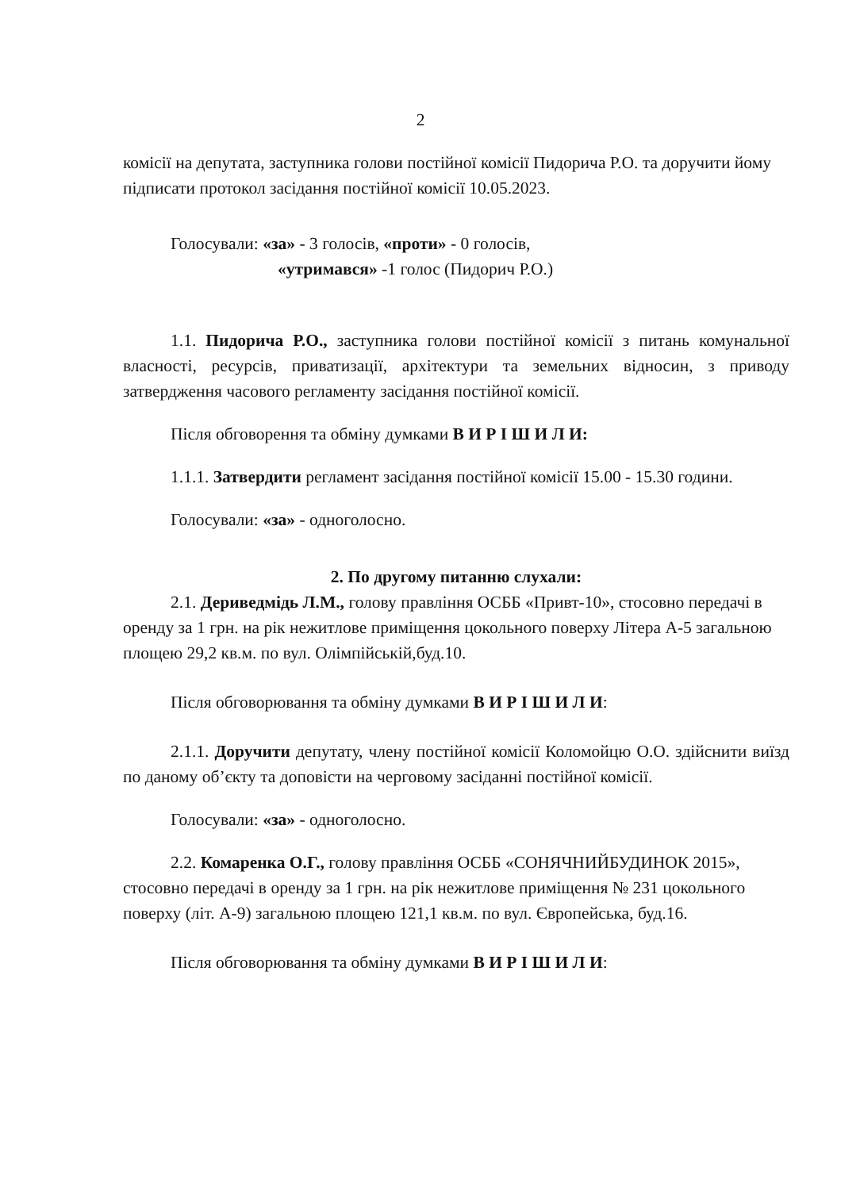2
комісії на депутата, заступника голови постійної комісії Пидорича Р.О. та доручити йому підписати протокол засідання постійної комісії 10.05.2023.
Голосували: «за» - 3 голосів, «проти» - 0 голосів,
«утримався» -1 голос (Пидорич Р.О.)
1.1. Пидорича Р.О., заступника голови постійної комісії з питань комунальної власності, ресурсів, приватизації, архітектури та земельних відносин, з приводу затвердження часового регламенту засідання постійної комісії.
Після обговорення та обміну думками В И Р І Ш И Л И:
1.1.1. Затвердити регламент засідання постійної комісії 15.00 - 15.30 години.
Голосували: «за» - одноголосно.
2. По другому питанню слухали:
2.1. Дериведмідь Л.М., голову правління ОСББ «Привт-10», стосовно передачі в оренду за 1 грн. на рік нежитлове приміщення цокольного поверху Літера А-5 загальною площею 29,2 кв.м. по вул. Олімпійській,буд.10.
Після обговорювання та обміну думками В И Р І Ш И Л И:
2.1.1. Доручити депутату, члену постійної комісії Коломойцю О.О. здійснити виїзд по даному об’єкту та доповісти на черговому засіданні постійної комісії.
Голосували: «за» - одноголосно.
2.2. Комаренка О.Г., голову правління ОСББ «СОНЯЧНИЙБУДИНОК 2015», стосовно передачі в оренду за 1 грн. на рік нежитлове приміщення № 231 цокольного поверху (літ. А-9) загальною площею 121,1 кв.м. по вул. Європейська, буд.16.
Після обговорювання та обміну думками В И Р І Ш И Л И: